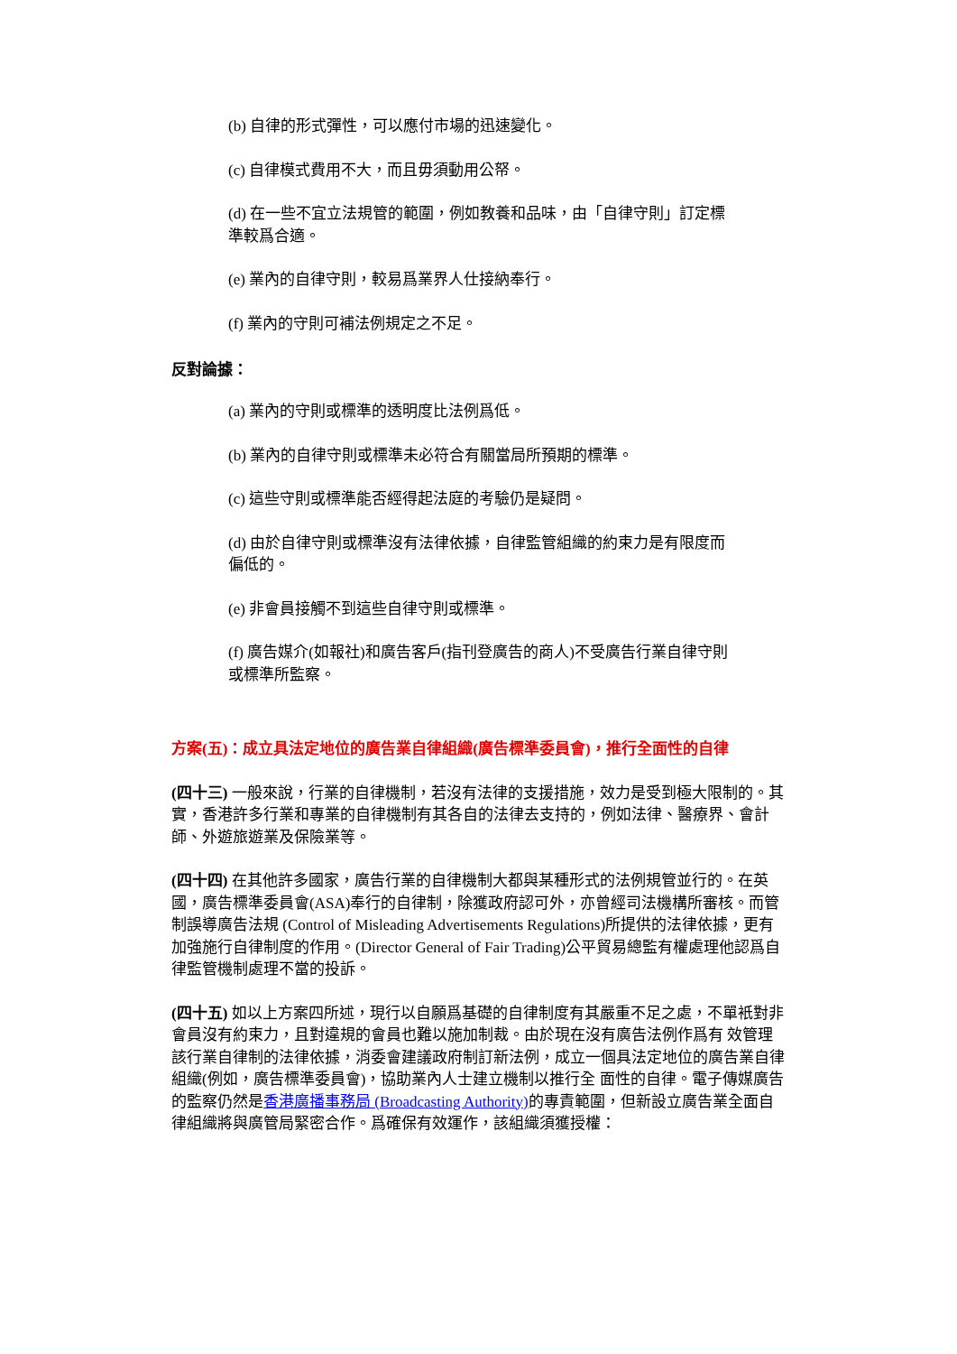(b) 自律的形式彈性，可以應付市場的迅速變化。
(c) 自律模式費用不大，而且毋須動用公帑。
(d) 在一些不宜立法規管的範圍，例如教養和品味，由「自律守則」訂定標準較爲合適。
(e) 業內的自律守則，較易爲業界人仕接納奉行。
(f) 業內的守則可補法例規定之不足。
反對論據：
(a) 業內的守則或標準的透明度比法例爲低。
(b) 業內的自律守則或標準未必符合有關當局所預期的標準。
(c) 這些守則或標準能否經得起法庭的考驗仍是疑問。
(d) 由於自律守則或標準沒有法律依據，自律監管組織的約束力是有限度而偏低的。
(e) 非會員接觸不到這些自律守則或標準。
(f) 廣告媒介(如報社)和廣告客戶(指刊登廣告的商人)不受廣告行業自律守則或標準所監察。
方案(五)：成立具法定地位的廣告業自律組織(廣告標準委員會)，推行全面性的自律
(四十三) 一般來說，行業的自律機制，若沒有法律的支援措施，效力是受到極大限制的。其實，香港許多行業和專業的自律機制有其各自的法律去支持的，例如法律、醫療界、會計師、外遊旅遊業及保險業等。
(四十四) 在其他許多國家，廣告行業的自律機制大都與某種形式的法例規管並行的。在英國，廣告標準委員會(ASA)奉行的自律制，除獲政府認可外，亦曾經司法機構所審核。而管制誤導廣告法規 (Control of Misleading Advertisements Regulations)所提供的法律依據，更有加強施行自律制度的作用。(Director General of Fair Trading)公平貿易總監有權處理他認爲自律監管機制處理不當的投訴。
(四十五) 如以上方案四所述，現行以自願爲基礎的自律制度有其嚴重不足之處，不單衹對非會員沒有約束力，且對違規的會員也難以施加制裁。由於現在沒有廣告法例作爲有 效管理該行業自律制的法律依據，消委會建議政府制訂新法例，成立一個具法定地位的廣告業自律組織(例如，廣告標準委員會)，協助業內人士建立機制以推行全 面性的自律。電子傳媒廣告的監察仍然是香港廣播事務局 (Broadcasting Authority) 的專責範圍，但新設立廣告業全面自律組織將與廣管局緊密合作。爲確保有效運作，該組織須獲授權：